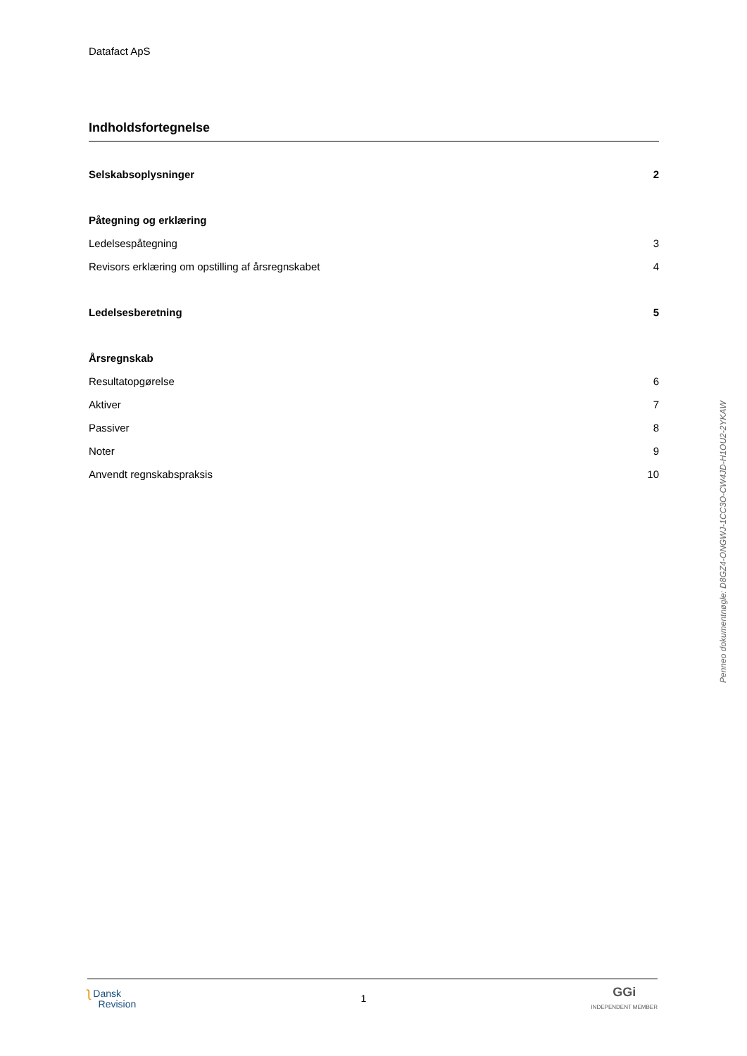Datafact ApS
Indholdsfortegnelse
Selskabsoplysninger 2
Påtegning og erklæring
Ledelsespåtegning 3
Revisors erklæring om opstilling af årsregnskabet 4
Ledelsesberetning 5
Årsregnskab
Resultatopgørelse 6
Aktiver 7
Passiver 8
Noter 9
Anvendt regnskabspraksis 10
Penneo dokumentnøgle: D8GZ4-ONGWJ-1CC3O-CW4JD-H1OU2-2YKAW
ʅ Dansk
Revision
1
GGi
INDEPENDENT MEMBER